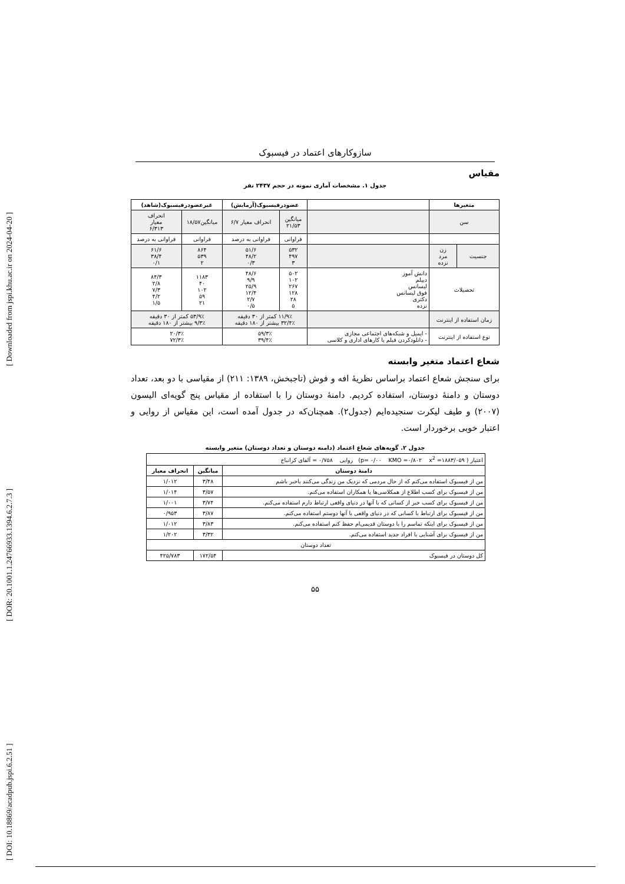[ DOI: 10.18869/acadpub.jspi.6.2.51 ] [ DOR: 20.1001.1.24766933.1394.6.2.7.3 ] [ Downloaded from jspi.khu.ac.ir on 2024-04-20 ]
سازوکارهای اعتماد در فیسبوک
مقیاس
جدول ۱. مشخصات آماری نمونه در حجم ۲۴۳۷ نفر
| متغیرها | | | عضودرفیسبوک(آزمایش) | | غیرعضودرفیسبوک(شاهد) | |
| --- | --- | --- | --- | --- | --- | --- |
| سن | | | میانگین ۲۱/۵۳ | انحراف معیار ۶/۷ | میانگین۱۸/۵۷ | انحراف معیار ۶/۳۱۳ |
| | | | فراوانی | فراوانی به درصد | فراوانی | فراوانی به درصد |
| جنسیت | زن مرد نزده | | ۵۳۲ ۴۹۷ ۳ | ۵۱/۶ ۴۸/۲ ۰/۳ | ۸۶۴ ۵۳۹ ۲ | ۶۱/۶ ۳۸/۴ ۰/۱ |
| تحصیلات | | دانش آموز دیپلم لیسانس فوق لیسانس دکتری نزده | ۵۰۲ ۱۰۲ ۲۶۷ ۱۲۸ ۲۸ ۵ | ۴۸/۶ ۹/۹ ۲۵/۹ ۱۲/۴ ۲/۷ ۰/۵ | ۱۱۸۳ ۴۰ ۱۰۲ ۵۹ ۲۱ | ۸۴/۳ ۲/۸ ۷/۳ ۴/۲ ۱/۵ |
| زمان استفاده از اینترنت | | | ۱۱/۹٪ کمتر از ۳۰ دقیقه ۳۲/۴٪ بیشتر از ۱۸۰ دقیقه | | ۵۳/۹٪ کمتر از ۳۰ دقیقه ۹/۳٪ بیشتر از ۱۸۰ دقیقه | |
| نوع استفاده از اینترنت | | - ایمیل و شبکه‌های اجتماعی مجازی - دانلودکردن فیلم یا کارهای اداری و کلاسی | ۵۹/۳٪ ۳۹/۴٪ | | ۲۰/۳٪ ۷۲/۳٪ | |
شعاع اعتماد متغیر وابسته
برای سنجش شعاع اعتماد براساس نظریهٔ افه و فوش (تاجبخش، ۱۳۸۹: ۲۱۱) از مقیاسی با دو بعد، تعداد دوستان و دامنهٔ دوستان، استفاده کردیم. دامنهٔ دوستان را با استفاده از مقیاس پنج گویه‌ای الیسون (۲۰۰۷) و طیف لیکرت سنجیده‌ایم (جدول۲). همچنان‌که در جدول آمده است، این مقیاس از روایی و اعتبار خوبی برخوردار است.
جدول ۲. گویه‌های شعاع اعتماد (دامنه دوستان و تعداد دوستان) متغیر وابسته
| اعتبار ( p= ۰/۰۰ KMO =۰/۸۰۲ x<sup>2</sup> =۱۸۸۳/۰۵۹) روایی ۰/۷۵۸ = آلفای کرانباخ | | |
| دامنهٔ دوستان | میانگین | انحراف معیار |
| من از فیسبوک استفاده می‌کنم که از حال مردمی که نزدیک من زندگی می‌کنند باخبر باشم | ۳/۴۸ | ۱/۰۱۲ |
| من از فیسبوک برای کسب اطلاع از همکلاسی‌ها یا همکاران استفاده می‌کنم. | ۳/۵۷ | ۱/۰۱۴ |
| من از فیسبوک برای کسب خبر از کسانی که با آنها در دنیای واقعی ارتباط دارم استفاده می‌کنم. | ۳/۷۴ | ۱/۰۰۱ |
| من از فیسبوک برای ارتباط با کسانی که در دنیای واقعی با آنها دوستم استفاده می‌کنم. | ۳/۸۷ | ۰/۹۵۳ |
| من از فیسبوک برای اینکه تماسم را با دوستان قدیمی‌ام حفظ کنم استفاده می‌کنم. | ۳/۸۳ | ۱/۰۱۲ |
| من از فیسبوک برای آشنایی با افراد جدید استفاده می‌کنم. | ۳/۳۲ | ۱/۲۰۲ |
| تعداد دوستان | | |
| کل دوستان در فیسبوک | ۱۷۲/۵۴ | ۴۲۵/۷۸۳ |
۵۵